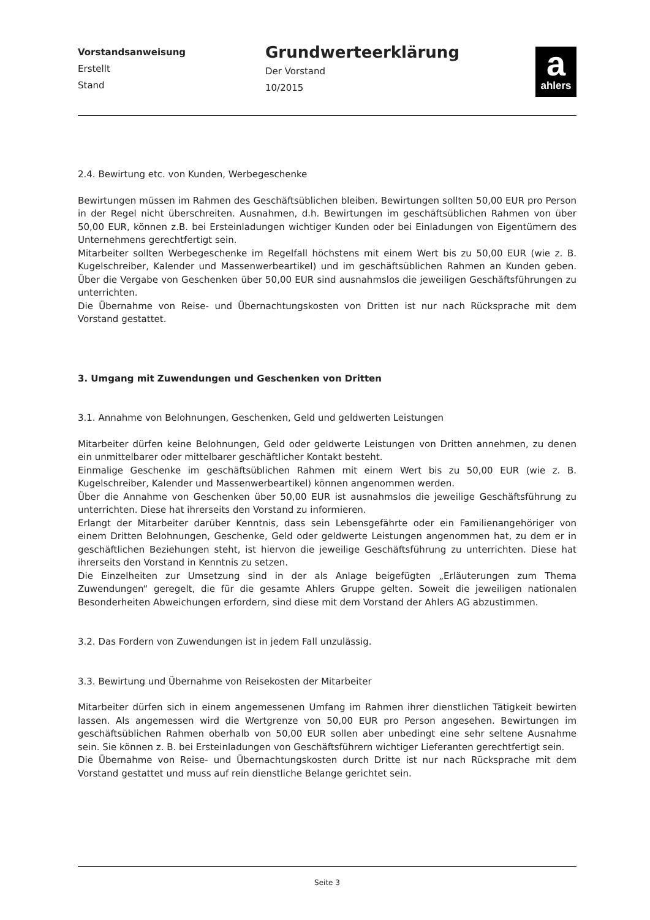Vorstandsanweisung
Erstellt
Stand
Grundwerteerklärung
Der Vorstand
10/2015
a
ahlers
2.4. Bewirtung etc. von Kunden, Werbegeschenke
Bewirtungen müssen im Rahmen des Geschäftsüblichen bleiben. Bewirtungen sollten 50,00 EUR pro Person in der Regel nicht überschreiten. Ausnahmen, d.h. Bewirtungen im geschäftsüblichen Rahmen von über 50,00 EUR, können z.B. bei Ersteinladungen wichtiger Kunden oder bei Einladungen von Eigentümern des Unternehmens gerechtfertigt sein.
Mitarbeiter sollten Werbegeschenke im Regelfall höchstens mit einem Wert bis zu 50,00 EUR (wie z. B. Kugelschreiber, Kalender und Massenwerbeartikel) und im geschäftsüblichen Rahmen an Kunden geben. Über die Vergabe von Geschenken über 50,00 EUR sind ausnahmslos die jeweiligen Geschäftsführungen zu unterrichten.
Die Übernahme von Reise- und Übernachtungskosten von Dritten ist nur nach Rücksprache mit dem Vorstand gestattet.
3. Umgang mit Zuwendungen und Geschenken von Dritten
3.1. Annahme von Belohnungen, Geschenken, Geld und geldwerten Leistungen
Mitarbeiter dürfen keine Belohnungen, Geld oder geldwerte Leistungen von Dritten annehmen, zu denen ein unmittelbarer oder mittelbarer geschäftlicher Kontakt besteht.
Einmalige Geschenke im geschäftsüblichen Rahmen mit einem Wert bis zu 50,00 EUR (wie z. B. Kugelschreiber, Kalender und Massenwerbeartikel) können angenommen werden.
Über die Annahme von Geschenken über 50,00 EUR ist ausnahmslos die jeweilige Geschäftsführung zu unterrichten. Diese hat ihrerseits den Vorstand zu informieren.
Erlangt der Mitarbeiter darüber Kenntnis, dass sein Lebensgefährte oder ein Familienangehöriger von einem Dritten Belohnungen, Geschenke, Geld oder geldwerte Leistungen angenommen hat, zu dem er in geschäftlichen Beziehungen steht, ist hiervon die jeweilige Geschäftsführung zu unterrichten. Diese hat ihrerseits den Vorstand in Kenntnis zu setzen.
Die Einzelheiten zur Umsetzung sind in der als Anlage beigefügten „Erläuterungen zum Thema Zuwendungen“ geregelt, die für die gesamte Ahlers Gruppe gelten. Soweit die jeweiligen nationalen Besonderheiten Abweichungen erfordern, sind diese mit dem Vorstand der Ahlers AG abzustimmen.
3.2. Das Fordern von Zuwendungen ist in jedem Fall unzulässig.
3.3. Bewirtung und Übernahme von Reisekosten der Mitarbeiter
Mitarbeiter dürfen sich in einem angemessenen Umfang im Rahmen ihrer dienstlichen Tätigkeit bewirten lassen. Als angemessen wird die Wertgrenze von 50,00 EUR pro Person angesehen. Bewirtungen im geschäftsüblichen Rahmen oberhalb von 50,00 EUR sollen aber unbedingt eine sehr seltene Ausnahme sein. Sie können z. B. bei Ersteinladungen von Geschäftsführern wichtiger Lieferanten gerechtfertigt sein.
Die Übernahme von Reise- und Übernachtungskosten durch Dritte ist nur nach Rücksprache mit dem Vorstand gestattet und muss auf rein dienstliche Belange gerichtet sein.
Seite 3